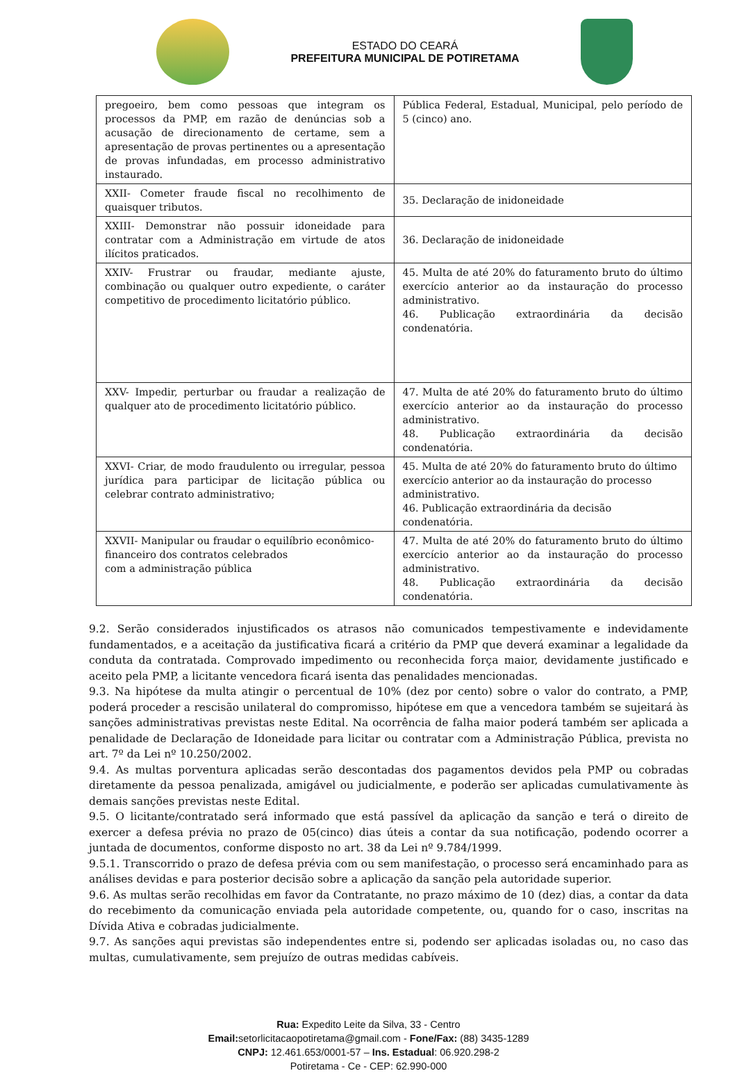ESTADO DO CEARÁ
PREFEITURA MUNICIPAL DE POTIRETAMA
| pregoeiro, bem como pessoas que integram os processos da PMP, em razão de denúncias sob a acusação de direcionamento de certame, sem a apresentação de provas pertinentes ou a apresentação de provas infundadas, em processo administrativo instaurado. | Pública Federal, Estadual, Municipal, pelo período de 5 (cinco) ano. |
| XXII- Cometer fraude fiscal no recolhimento de quaisquer tributos. | 35. Declaração de inidoneidade |
| XXIII- Demonstrar não possuir idoneidade para contratar com a Administração em virtude de atos ilícitos praticados. | 36. Declaração de inidoneidade |
| XXIV- Frustrar ou fraudar, mediante ajuste, combinação ou qualquer outro expediente, o caráter competitivo de procedimento licitatório público. | 45. Multa de até 20% do faturamento bruto do último exercício anterior ao da instauração do processo administrativo. 46. Publicação extraordinária da decisão condenatória. |
| XXV- Impedir, perturbar ou fraudar a realização de qualquer ato de procedimento licitatório público. | 47. Multa de até 20% do faturamento bruto do último exercício anterior ao da instauração do processo administrativo. 48. Publicação extraordinária da decisão condenatória. |
| XXVI- Criar, de modo fraudulento ou irregular, pessoa jurídica para participar de licitação pública ou celebrar contrato administrativo; | 45. Multa de até 20% do faturamento bruto do último exercício anterior ao da instauração do processo administrativo. 46. Publicação extraordinária da decisão condenatória. |
| XXVII- Manipular ou fraudar o equilíbrio econômico-financeiro dos contratos celebrados com a administração pública | 47. Multa de até 20% do faturamento bruto do último exercício anterior ao da instauração do processo administrativo. 48. Publicação extraordinária da decisão condenatória. |
9.2. Serão considerados injustificados os atrasos não comunicados tempestivamente e indevidamente fundamentados, e a aceitação da justificativa ficará a critério da PMP que deverá examinar a legalidade da conduta da contratada. Comprovado impedimento ou reconhecida força maior, devidamente justificado e aceito pela PMP, a licitante vencedora ficará isenta das penalidades mencionadas.
9.3. Na hipótese da multa atingir o percentual de 10% (dez por cento) sobre o valor do contrato, a PMP, poderá proceder a rescisão unilateral do compromisso, hipótese em que a vencedora também se sujeitará às sanções administrativas previstas neste Edital. Na ocorrência de falha maior poderá também ser aplicada a penalidade de Declaração de Idoneidade para licitar ou contratar com a Administração Pública, prevista no art. 7º da Lei nº 10.250/2002.
9.4. As multas porventura aplicadas serão descontadas dos pagamentos devidos pela PMP ou cobradas diretamente da pessoa penalizada, amigável ou judicialmente, e poderão ser aplicadas cumulativamente às demais sanções previstas neste Edital.
9.5. O licitante/contratado será informado que está passível da aplicação da sanção e terá o direito de exercer a defesa prévia no prazo de 05(cinco) dias úteis a contar da sua notificação, podendo ocorrer a juntada de documentos, conforme disposto no art. 38 da Lei nº 9.784/1999.
9.5.1. Transcorrido o prazo de defesa prévia com ou sem manifestação, o processo será encaminhado para as análises devidas e para posterior decisão sobre a aplicação da sanção pela autoridade superior.
9.6. As multas serão recolhidas em favor da Contratante, no prazo máximo de 10 (dez) dias, a contar da data do recebimento da comunicação enviada pela autoridade competente, ou, quando for o caso, inscritas na Dívida Ativa e cobradas judicialmente.
9.7. As sanções aqui previstas são independentes entre si, podendo ser aplicadas isoladas ou, no caso das multas, cumulativamente, sem prejuízo de outras medidas cabíveis.
Rua: Expedito Leite da Silva, 33 - Centro
Email: setorlicitacaopotiretama@gmail.com - Fone/Fax: (88) 3435-1289
CNPJ: 12.461.653/0001-57 – Ins. Estadual: 06.920.298-2
Potiretama - Ce - CEP: 62.990-000